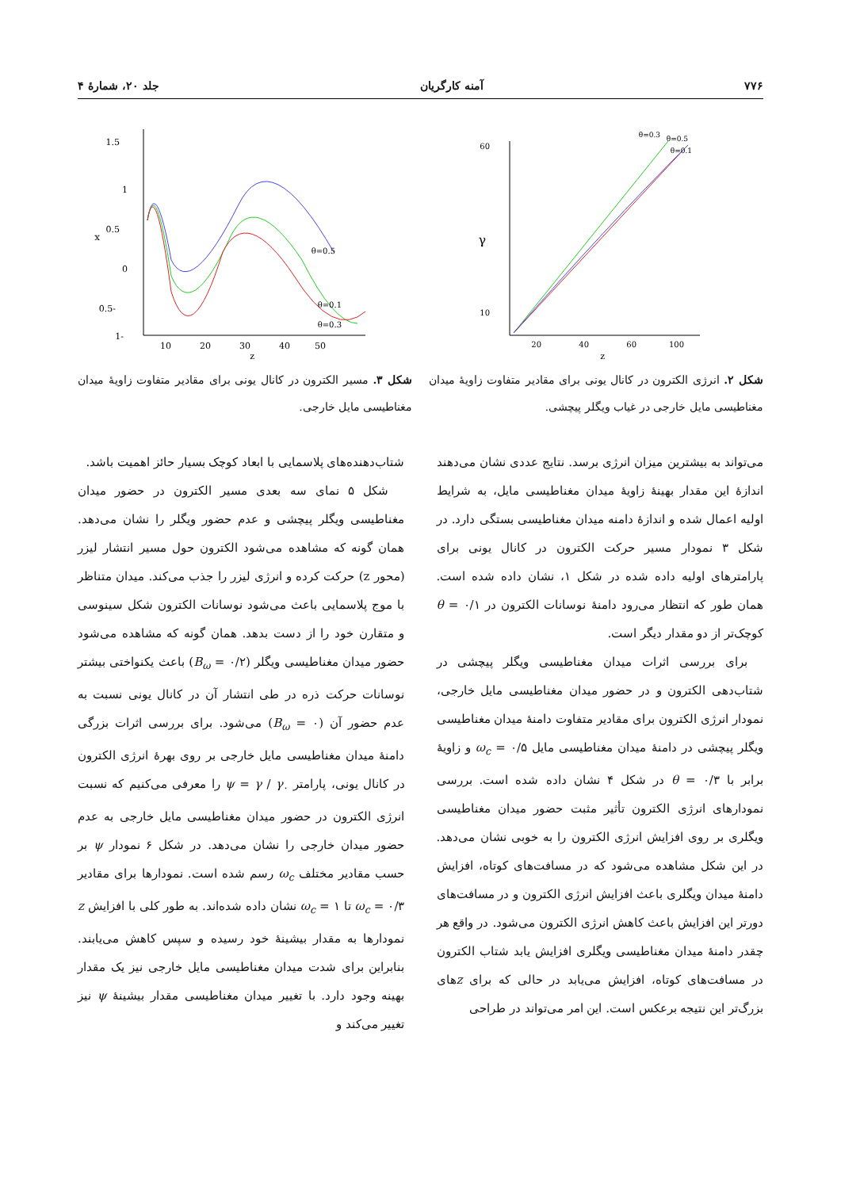۷۷۶ آمنه کارگریان جلد ۲۰، شمارهٔ ۴
γ
60
10
20
40
60
100
z
θ=0.3
θ=0.5
θ=0.1
شکل ۲. انرژی الکترون در کانال یونی برای مقادیر متفاوت زاویهٔ میدان مغناطیسی مایل خارجی در غیاب ویگلر پیچشی.
x
1.5
1
0.5
0
-0.5
-1
10
20
30
40
50
z
θ=0.5
θ=0.1
θ=0.3
شکل ۳. مسیر الکترون در کانال یونی برای مقادیر متفاوت زاویهٔ میدان مغناطیسی مایل خارجی.
می‌تواند به بیشترین میزان انرژی برسد. نتایج عددی نشان می‌دهند اندازهٔ این مقدار بهینهٔ زاویهٔ میدان مغناطیسی مایل، به شرایط اولیه اعمال شده و اندازهٔ دامنه میدان مغناطیسی بستگی دارد. در شکل ۳ نمودار مسیر حرکت الکترون در کانال یونی برای پارامترهای اولیه داده شده در شکل ۱، نشان داده شده است. همان طور که انتظار می‌رود دامنهٔ نوسانات الکترون در θ = ۰/۱ کوچک‌تر از دو مقدار دیگر است.
برای بررسی اثرات میدان مغناطیسی ویگلر پیچشی در شتاب‌دهی الکترون و در حضور میدان مغناطیسی مایل خارجی، نمودار انرژی الکترون برای مقادیر متفاوت دامنهٔ میدان مغناطیسی ویگلر پیچشی در دامنهٔ میدان مغناطیسی مایل ω<sub>c</sub> = ۰/۵ و زاویهٔ برابر با θ = ۰/۳ در شکل ۴ نشان داده شده است. بررسی نمودارهای انرژی الکترون تأثیر مثبت حضور میدان مغناطیسی ویگلری بر روی افزایش انرژی الکترون را به خوبی نشان می‌دهد. در این شکل مشاهده می‌شود که در مسافت‌های کوتاه، افزایش دامنهٔ میدان ویگلری باعث افزایش انرژی الکترون و در مسافت‌های دورتر این افزایش باعث کاهش انرژی الکترون می‌شود. در واقع هر چقدر دامنهٔ میدان مغناطیسی ویگلری افزایش یابد شتاب الکترون در مسافت‌های کوتاه، افزایش می‌یابد در حالی که برای zهای بزرگ‌تر این نتیجه برعکس است. این امر می‌تواند در طراحی
شتاب‌دهنده‌های پلاسمایی با ابعاد کوچک بسیار حائز اهمیت باشد.
شکل ۵ نمای سه بعدی مسیر الکترون در حضور میدان مغناطیسی ویگلر پیچشی و عدم حضور ویگلر را نشان می‌دهد. همان گونه که مشاهده می‌شود الکترون حول مسیر انتشار لیزر (محور z) حرکت کرده و انرژی لیزر را جذب می‌کند. میدان متناظر با موج پلاسمایی باعث می‌شود نوسانات الکترون شکل سینوسی و متقارن خود را از دست بدهد. همان گونه که مشاهده می‌شود حضور میدان مغناطیسی ویگلر (B<sub>ω</sub> = ۰/۲) باعث یکنواختی بیشتر نوسانات حرکت ذره در طی انتشار آن در کانال یونی نسبت به عدم حضور آن (B<sub>ω</sub> = ۰) می‌شود. برای بررسی اثرات بزرگی دامنهٔ میدان مغناطیسی مایل خارجی بر روی بهرهٔ انرژی الکترون در کانال یونی، پارامتر ψ = γ / γ<sub>۰</sub> را معرفی می‌کنیم که نسبت انرژی الکترون در حضور میدان مغناطیسی مایل خارجی به عدم حضور میدان خارجی را نشان می‌دهد. در شکل ۶ نمودار ψ بر حسب مقادیر مختلف ω<sub>c</sub> رسم شده است. نمودارها برای مقادیر ω<sub>c</sub> = ۰/۳ تا ω<sub>c</sub> = ۱ نشان داده شده‌اند. به طور کلی با افزایش z نمودارها به مقدار بیشینهٔ خود رسیده و سپس کاهش می‌یابند. بنابراین برای شدت میدان مغناطیسی مایل خارجی نیز یک مقدار بهینه وجود دارد. با تغییر میدان مغناطیسی مقدار بیشینهٔ ψ نیز تغییر می‌کند و